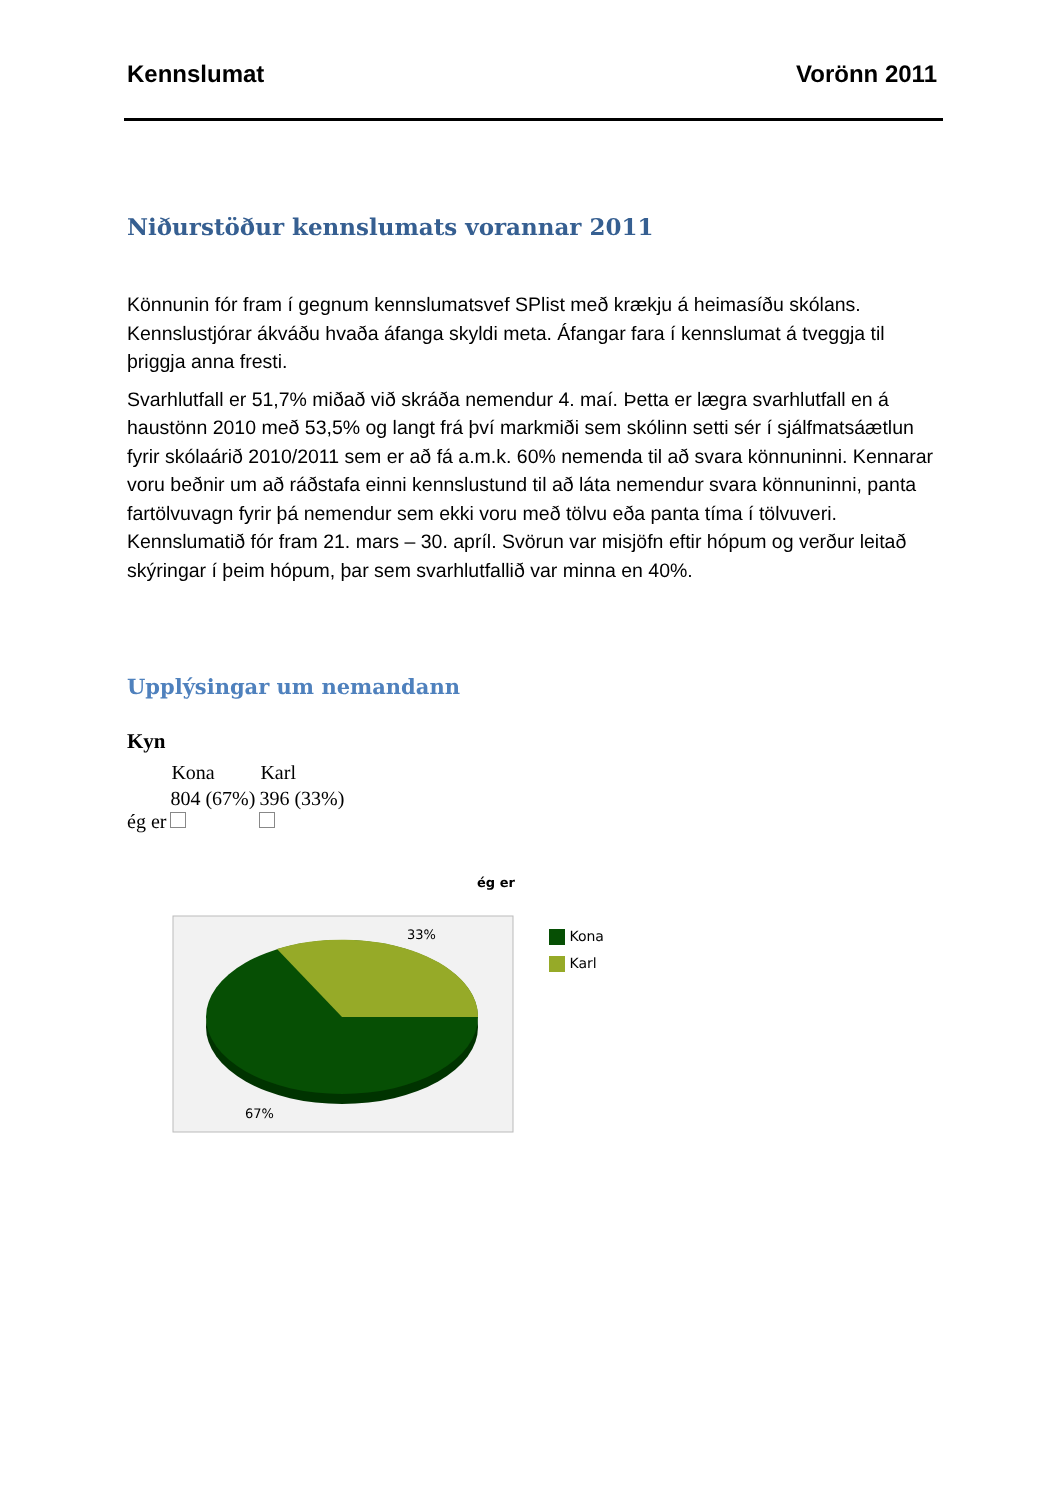Kennslumat Vorönn 2011
Niðurstöður kennslumats vorannar 2011
Könnunin fór fram í gegnum kennslumatsvef SPlist með krækju á heimasíðu skólans. Kennslustjórar ákváðu hvaða áfanga skyldi meta. Áfangar fara í kennslumat á tveggja til þriggja anna fresti.
Svarhlutfall er 51,7% miðað við skráða nemendur 4. maí. Þetta er lægra svarhlutfall en á haustönn 2010 með 53,5% og langt frá því markmiði sem skólinn setti sér í sjálfmatsáætlun fyrir skólaárið 2010/2011 sem er að fá a.m.k. 60% nemenda til að svara könnuninni. Kennarar voru beðnir um að ráðstafa einni kennslustund til að láta nemendur svara könnuninni, panta fartölvuvagn fyrir þá nemendur sem ekki voru með tölvu eða panta tíma í tölvuveri. Kennslumatið fór fram 21. mars – 30. apríl. Svörun var misjöfn eftir hópum og verður leitað skýringar í þeim hópum, þar sem svarhlutfallið var minna en 40%.
Upplýsingar um nemandann
Kyn
| | Kona | Karl |
| --- | --- | --- |
| ég er | 804 (67%) | 396 (33%) |
ég er
33%
67%
Kona
Karl